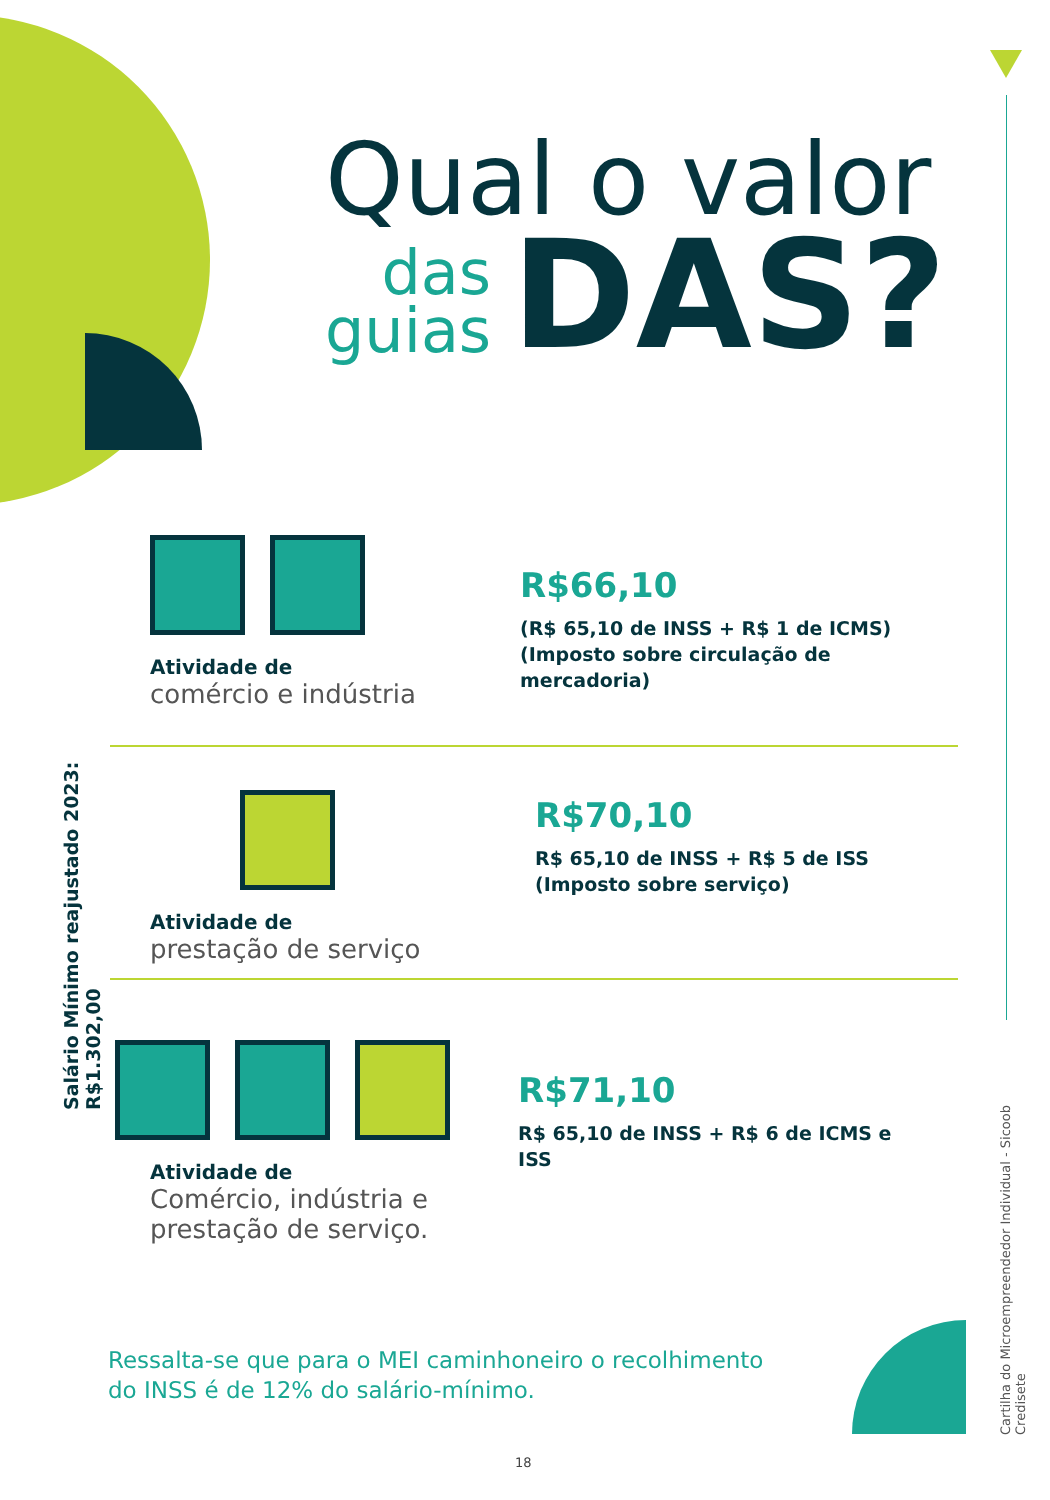Qual o valor
das
guias
DAS?
Atividade de
comércio e indústria
R$66,10
(R$ 65,10 de INSS + R$ 1 de ICMS)
(Imposto sobre circulação de mercadoria)
Atividade de
prestação de serviço
R$70,10
R$ 65,10 de INSS + R$ 5 de ISS
(Imposto sobre serviço)
Atividade de
Comércio, indústria e
prestação de serviço.
R$71,10
R$ 65,10 de INSS + R$ 6 de ICMS e ISS
Ressalta-se que para o MEI caminhoneiro o recolhimento
do INSS é de 12% do salário-mínimo.
18
Salário Mínimo reajustado 2023: R$1.302,00
Cartilha do Microempreendedor Individual - Sicoob Credisete